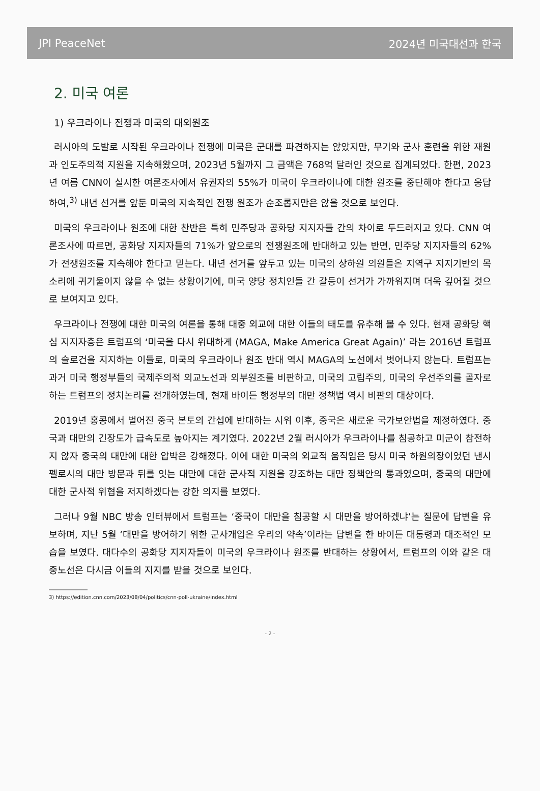JPI PeaceNet 2024년 미국대선과 한국
2. 미국 여론
1) 우크라이나 전쟁과 미국의 대외원조
러시아의 도발로 시작된 우크라이나 전쟁에 미국은 군대를 파견하지는 않았지만, 무기와 군사 훈련을 위한 재원과 인도주의적 지원을 지속해왔으며, 2023년 5월까지 그 금액은 768억 달러인 것으로 집계되었다. 한편, 2023년 여름 CNN이 실시한 여론조사에서 유권자의 55%가 미국이 우크라이나에 대한 원조를 중단해야 한다고 응답하여,<sup>3)</sup> 내년 선거를 앞둔 미국의 지속적인 전쟁 원조가 순조롭지만은 않을 것으로 보인다.
미국의 우크라이나 원조에 대한 찬반은 특히 민주당과 공화당 지지자들 간의 차이로 두드러지고 있다. CNN 여론조사에 따르면, 공화당 지지자들의 71%가 앞으로의 전쟁원조에 반대하고 있는 반면, 민주당 지지자들의 62%가 전쟁원조를 지속해야 한다고 믿는다. 내년 선거를 앞두고 있는 미국의 상하원 의원들은 지역구 지지기반의 목소리에 귀기울이지 않을 수 없는 상황이기에, 미국 양당 정치인들 간 갈등이 선거가 가까워지며 더욱 깊어질 것으로 보여지고 있다.
우크라이나 전쟁에 대한 미국의 여론을 통해 대중 외교에 대한 이들의 태도를 유추해 볼 수 있다. 현재 공화당 핵심 지지자층은 트럼프의 ‘미국을 다시 위대하게 (MAGA, Make America Great Again)’ 라는 2016년 트럼프의 슬로건을 지지하는 이들로, 미국의 우크라이나 원조 반대 역시 MAGA의 노선에서 벗어나지 않는다. 트럼프는 과거 미국 행정부들의 국제주의적 외교노선과 외부원조를 비판하고, 미국의 고립주의, 미국의 우선주의를 골자로 하는 트럼프의 정치논리를 전개하였는데, 현재 바이든 행정부의 대만 정책법 역시 비판의 대상이다.
2019년 홍콩에서 벌어진 중국 본토의 간섭에 반대하는 시위 이후, 중국은 새로운 국가보안법을 제정하였다. 중국과 대만의 긴장도가 급속도로 높아지는 계기였다. 2022년 2월 러시아가 우크라이나를 침공하고 미군이 참전하지 않자 중국의 대만에 대한 압박은 강해졌다. 이에 대한 미국의 외교적 움직임은 당시 미국 하원의장이었던 낸시 펠로시의 대만 방문과 뒤를 잇는 대만에 대한 군사적 지원을 강조하는 대만 정책안의 통과였으며, 중국의 대만에 대한 군사적 위협을 저지하겠다는 강한 의지를 보였다.
그러나 9월 NBC 방송 인터뷰에서 트럼프는 ‘중국이 대만을 침공할 시 대만을 방어하겠냐’는 질문에 답변을 유보하며, 지난 5월 ‘대만을 방어하기 위한 군사개입은 우리의 약속’이라는 답변을 한 바이든 대통령과 대조적인 모습을 보였다. 대다수의 공화당 지지자들이 미국의 우크라이나 원조를 반대하는 상황에서, 트럼프의 이와 같은 대중노선은 다시금 이들의 지지를 받을 것으로 보인다.
3) https://edition.cnn.com/2023/08/04/politics/cnn-poll-ukraine/index.html
- 2 -